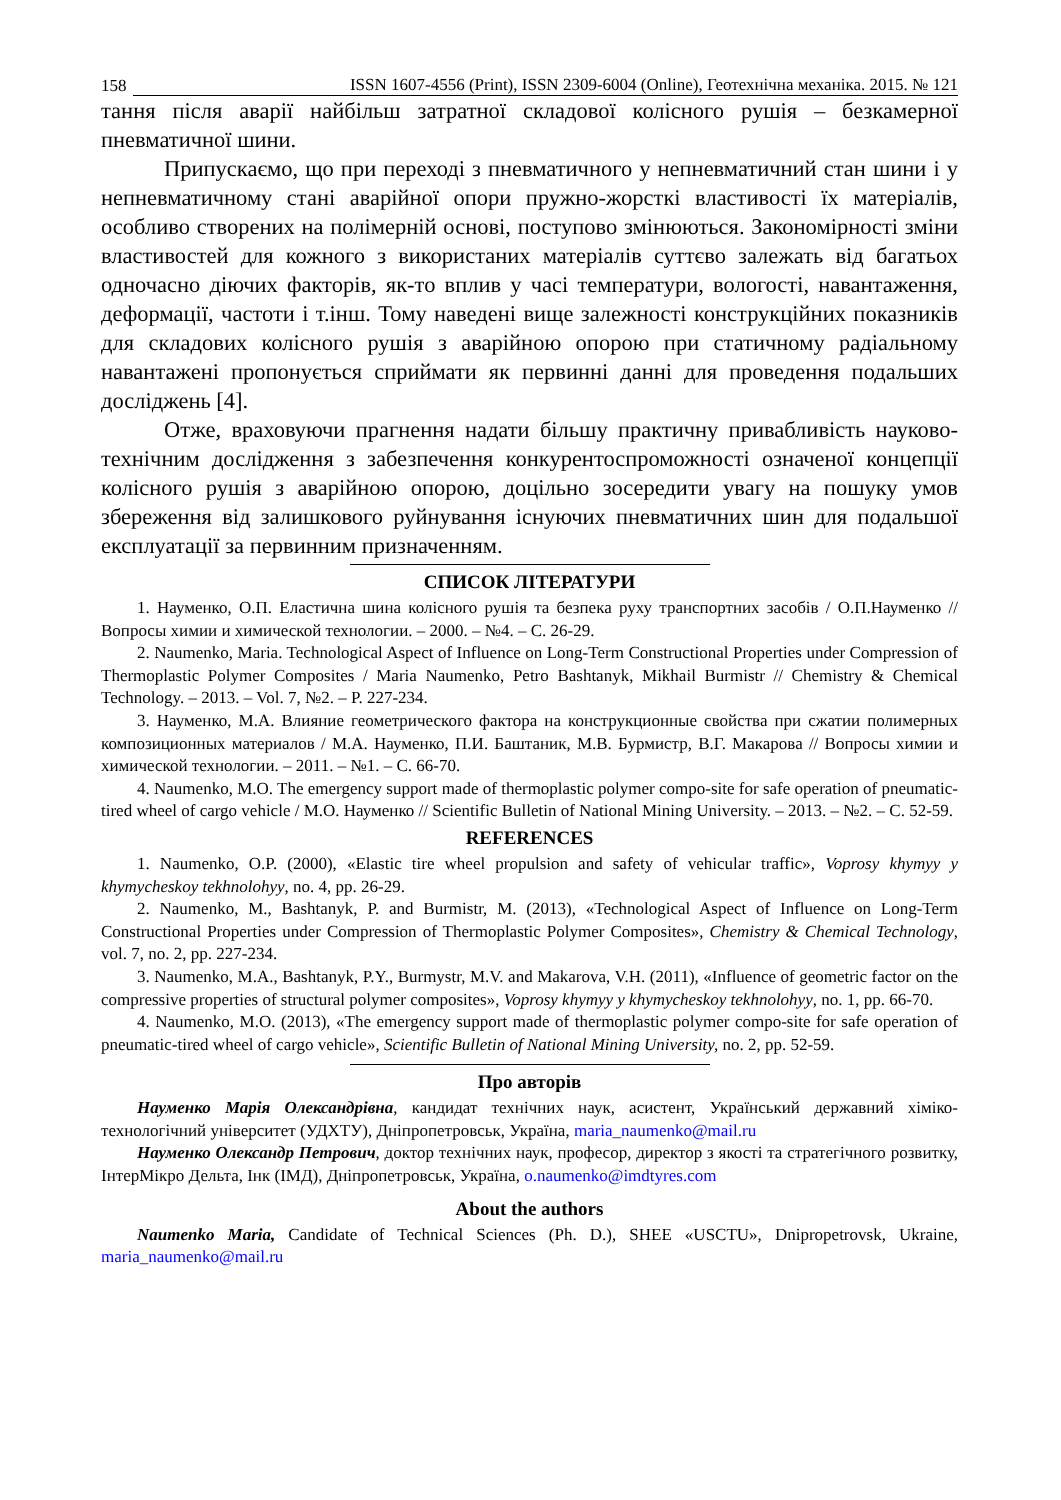158 ISSN 1607-4556 (Print), ISSN 2309-6004 (Online), Геотехнічна механіка. 2015. № 121
тання після аварії найбільш затратної складової колісного рушія – безкамерної пневматичної шини.
Припускаємо, що при переході з пневматичного у непневматичний стан шини і у непневматичному стані аварійної опори пружно-жорсткі властивості їх матеріалів, особливо створених на полімерній основі, поступово змінюються. Закономірності зміни властивостей для кожного з використаних матеріалів суттєво залежать від багатьох одночасно діючих факторів, як-то вплив у часі температури, вологості, навантаження, деформації, частоти і т.інш. Тому наведені вище залежності конструкційних показників для складових колісного рушія з аварійною опорою при статичному радіальному навантажені пропонується сприймати як первинні данні для проведення подальших досліджень [4].
Отже, враховуючи прагнення надати більшу практичну привабливість науково-технічним дослідження з забезпечення конкурентоспроможності означеної концепції колісного рушія з аварійною опорою, доцільно зосередити увагу на пошуку умов збереження від залишкового руйнування існуючих пневматичних шин для подальшої експлуатації за первинним призначенням.
СПИСОК ЛІТЕРАТУРИ
1. Науменко, О.П. Еластична шина колісного рушія та безпека руху транспортних засобів / О.П.Науменко // Вопросы химии и химической технологии. – 2000. – №4. – С. 26-29.
2. Naumenko, Maria. Technological Aspect of Influence on Long-Term Constructional Properties under Compression of Thermoplastic Polymer Composites / Maria Naumenko, Petro Bashtanyk, Mikhail Burmistr // Chemistry & Chemical Technology. – 2013. – Vol. 7, №2. – P. 227-234.
3. Науменко, М.А. Влияние геометрического фактора на конструкционные свойства при сжатии полимерных композиционных материалов / М.А. Науменко, П.И. Баштаник, М.В. Бурмистр, В.Г. Макарова // Вопросы химии и химической технологии. – 2011. – №1. – С. 66-70.
4. Naumenko, M.O. The emergency support made of thermoplastic polymer compo-site for safe operation of pneumatic-tired wheel of cargo vehicle / M.O. Науменко // Scientific Bulletin of National Mining University. – 2013. – №2. – С. 52-59.
REFERENCES
1. Naumenko, O.P. (2000), «Elastic tire wheel propulsion and safety of vehicular traffic», Voprosy khymyy y khymycheskoy tekhnolohyy, no. 4, pp. 26-29.
2. Naumenko, M., Bashtanyk, P. and Burmistr, M. (2013), «Technological Aspect of Influence on Long-Term Constructional Properties under Compression of Thermoplastic Polymer Composites», Chemistry & Chemical Technology, vol. 7, no. 2, pp. 227-234.
3. Naumenko, M.A., Bashtanyk, P.Y., Burmystr, M.V. and Makarova, V.H. (2011), «Influence of geometric factor on the compressive properties of structural polymer composites», Voprosy khymyy y khymycheskoy tekhnolohyy, no. 1, pp. 66-70.
4. Naumenko, M.O. (2013), «The emergency support made of thermoplastic polymer compo-site for safe operation of pneumatic-tired wheel of cargo vehicle», Scientific Bulletin of National Mining University, no. 2, pp. 52-59.
Про авторів
Науменко Марія Олександрівна, кандидат технічних наук, асистент, Український державний хіміко-технологічний університет (УДХТУ), Дніпропетровськ, Україна, maria_naumenko@mail.ru
Науменко Олександр Петрович, доктор технічних наук, професор, директор з якості та стратегічного розвитку, ІнтерМікро Дельта, Інк (ІМД), Дніпропетровськ, Україна, o.naumenko@imdtyres.com
About the authors
Naumenko Maria, Candidate of Technical Sciences (Ph. D.), SHEE «USCTU», Dnipropetrovsk, Ukraine, maria_naumenko@mail.ru